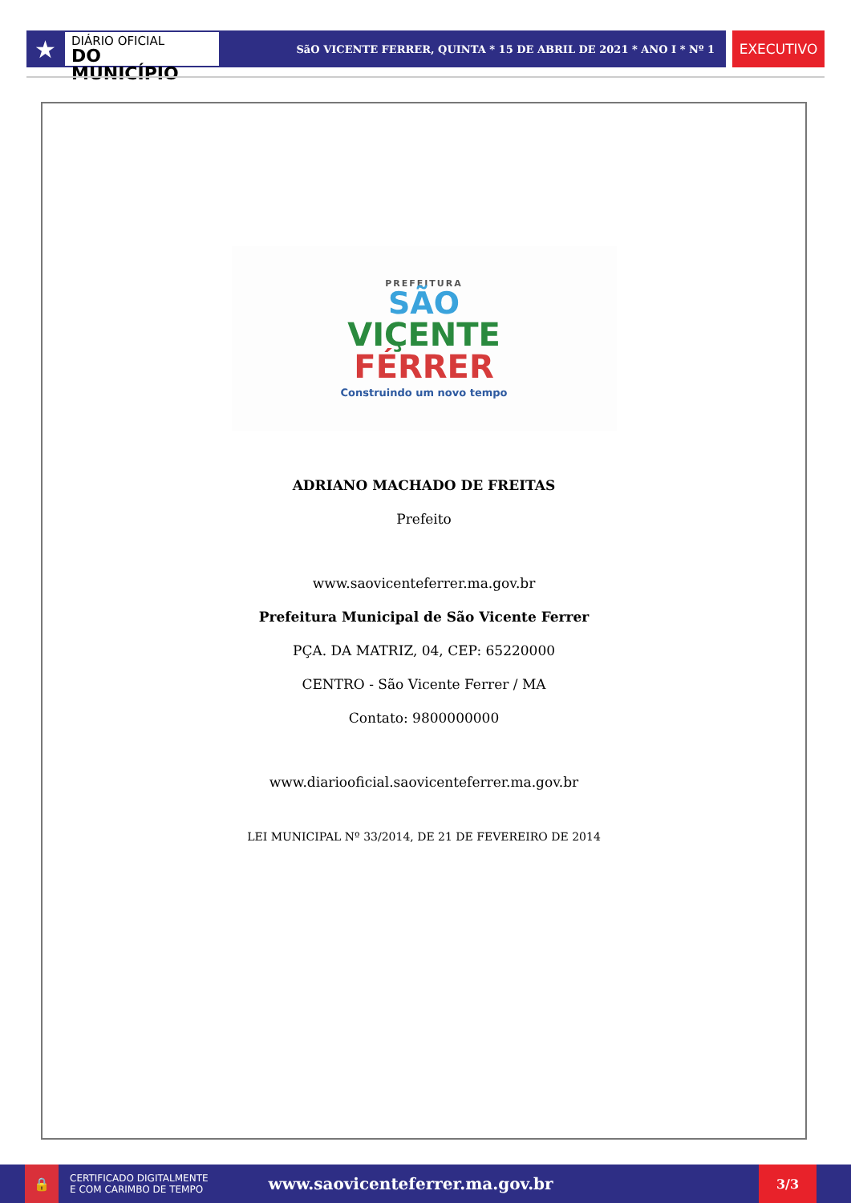★
DIÁRIO OFICIAL
DO MUNICÍPIO
SãO VICENTE FERRER, QUINTA * 15 DE ABRIL DE 2021 * ANO I * Nº 1
EXECUTIVO
PREFEITURA
SÃO
VIÇENTE
FÉRRER
Construindo um novo tempo
ADRIANO MACHADO DE FREITAS
Prefeito
www.saovicenteferrer.ma.gov.br
Prefeitura Municipal de São Vicente Ferrer
PÇA. DA MATRIZ, 04, CEP: 65220000
CENTRO - São Vicente Ferrer / MA
Contato: 9800000000
www.diariooficial.saovicenteferrer.ma.gov.br
LEI MUNICIPAL Nº 33/2014, DE 21 DE FEVEREIRO DE 2014
🔒
CERTIFICADO DIGITALMENTE
E COM CARIMBO DE TEMPO
www.saovicenteferrer.ma.gov.br
3/3